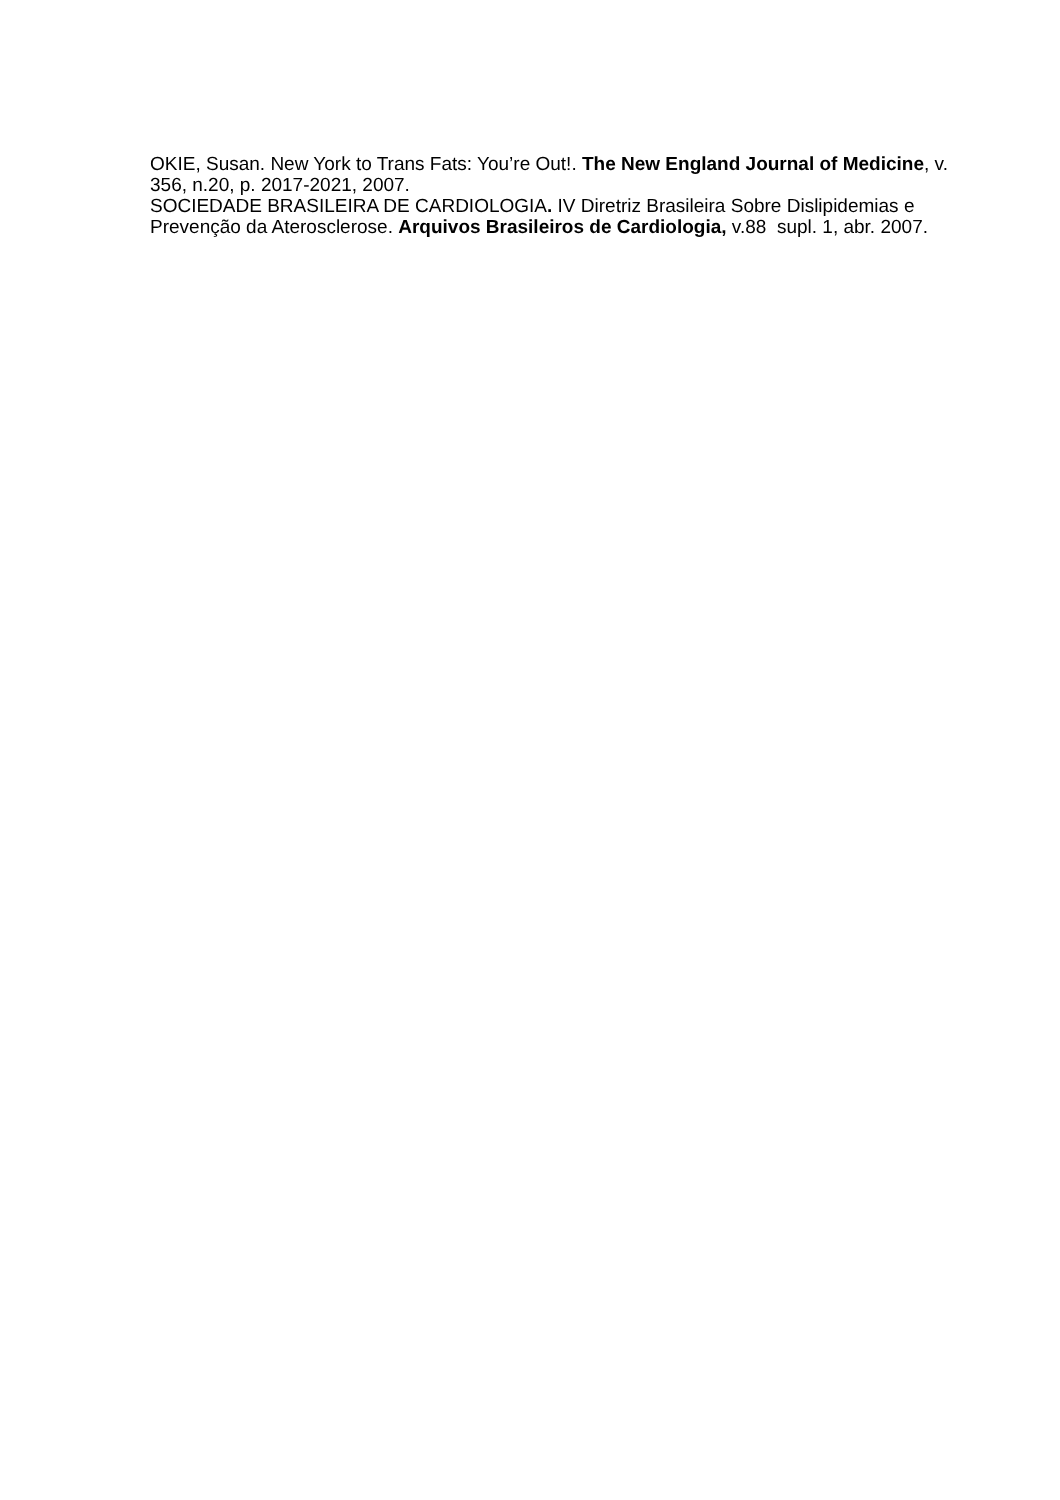OKIE, Susan. New York to Trans Fats: You’re Out!. The New England Journal of Medicine, v. 356, n.20, p. 2017-2021, 2007.
SOCIEDADE BRASILEIRA DE CARDIOLOGIA. IV Diretriz Brasileira Sobre Dislipidemias e Prevenção da Aterosclerose. Arquivos Brasileiros de Cardiologia, v.88 supl. 1, abr. 2007.